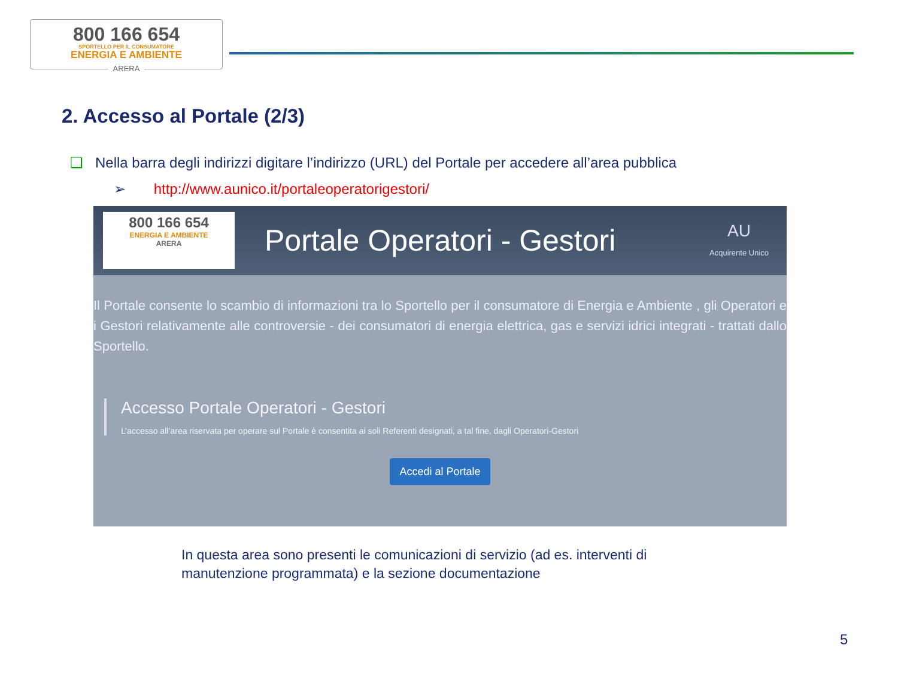800 166 654
SPORTELLO PER IL CONSUMATORE
ENERGIA E AMBIENTE
ARERA
2. Accesso al Portale (2/3)
❑ Nella barra degli indirizzi digitare l’indirizzo (URL) del Portale per accedere all’area pubblica
➢ http://www.aunico.it/portaleoperatorigestori/
800 166 654
ENERGIA E AMBIENTE
ARERA
Portale Operatori - Gestori
AU
Acquirente Unico
Il Portale consente lo scambio di informazioni tra lo Sportello per il consumatore di Energia e Ambiente , gli Operatori e i Gestori relativamente alle controversie - dei consumatori di energia elettrica, gas e servizi idrici integrati - trattati dallo Sportello.
Accesso Portale Operatori - Gestori
L’accesso all’area riservata per operare sul Portale è consentita ai soli Referenti designati, a tal fine, dagli Operatori-Gestori
Accedi al Portale
In questa area sono presenti le comunicazioni di servizio (ad es. interventi di manutenzione programmata) e la sezione documentazione
5